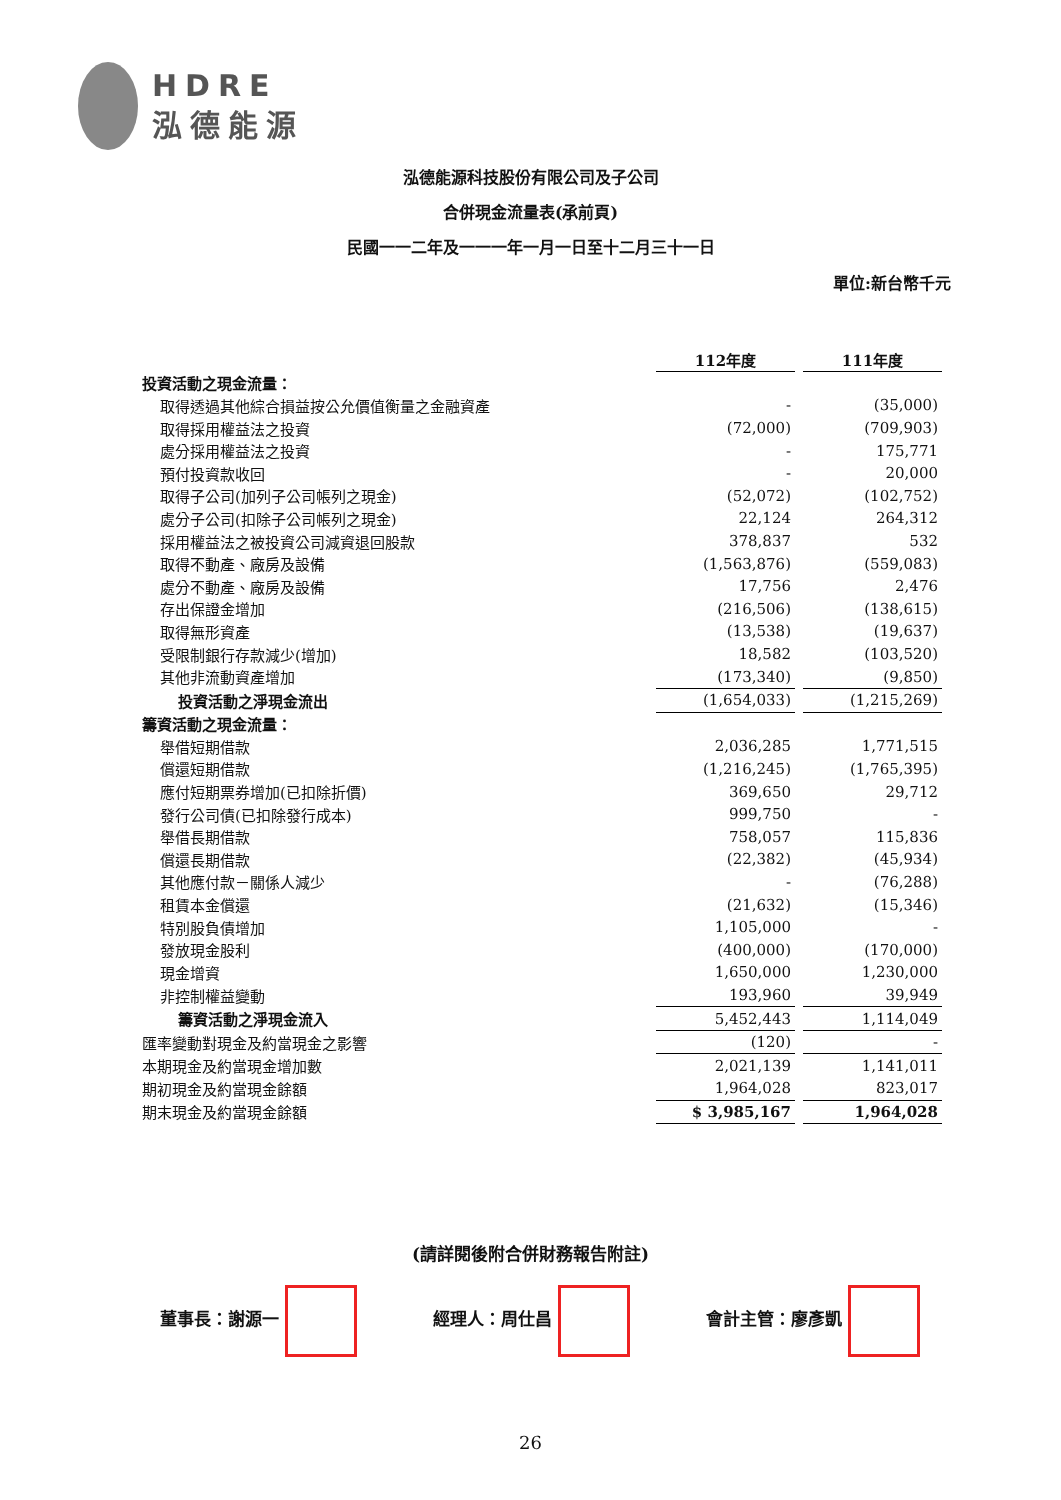HDRE
泓德能源
泓德能源科技股份有限公司及子公司
合併現金流量表(承前頁)
民國一一二年及一一一年一月一日至十二月三十一日
單位:新台幣千元
| | 112年度 | | 111年度 |
| 投資活動之現金流量： | | | |
| 取得透過其他綜合損益按公允價值衡量之金融資產 | - | | (35,000) |
| 取得採用權益法之投資 | (72,000) | | (709,903) |
| 處分採用權益法之投資 | - | | 175,771 |
| 預付投資款收回 | - | | 20,000 |
| 取得子公司(加列子公司帳列之現金) | (52,072) | | (102,752) |
| 處分子公司(扣除子公司帳列之現金) | 22,124 | | 264,312 |
| 採用權益法之被投資公司減資退回股款 | 378,837 | | 532 |
| 取得不動產、廠房及設備 | (1,563,876) | | (559,083) |
| 處分不動產、廠房及設備 | 17,756 | | 2,476 |
| 存出保證金增加 | (216,506) | | (138,615) |
| 取得無形資產 | (13,538) | | (19,637) |
| 受限制銀行存款減少(增加) | 18,582 | | (103,520) |
| 其他非流動資產增加 | (173,340) | | (9,850) |
| 投資活動之淨現金流出 | (1,654,033) | | (1,215,269) |
| 籌資活動之現金流量： | | | |
| 舉借短期借款 | 2,036,285 | | 1,771,515 |
| 償還短期借款 | (1,216,245) | | (1,765,395) |
| 應付短期票券增加(已扣除折價) | 369,650 | | 29,712 |
| 發行公司債(已扣除發行成本) | 999,750 | | - |
| 舉借長期借款 | 758,057 | | 115,836 |
| 償還長期借款 | (22,382) | | (45,934) |
| 其他應付款－關係人減少 | - | | (76,288) |
| 租賃本金償還 | (21,632) | | (15,346) |
| 特別股負債增加 | 1,105,000 | | - |
| 發放現金股利 | (400,000) | | (170,000) |
| 現金增資 | 1,650,000 | | 1,230,000 |
| 非控制權益變動 | 193,960 | | 39,949 |
| 籌資活動之淨現金流入 | 5,452,443 | | 1,114,049 |
| 匯率變動對現金及約當現金之影響 | (120) | | - |
| 本期現金及約當現金增加數 | 2,021,139 | | 1,141,011 |
| 期初現金及約當現金餘額 | 1,964,028 | | 823,017 |
| 期末現金及約當現金餘額 | $ 3,985,167 | | 1,964,028 |
(請詳閱後附合併財務報告附註)
董事長：謝源一 經理人：周仕昌 會計主管：廖彥凱
26